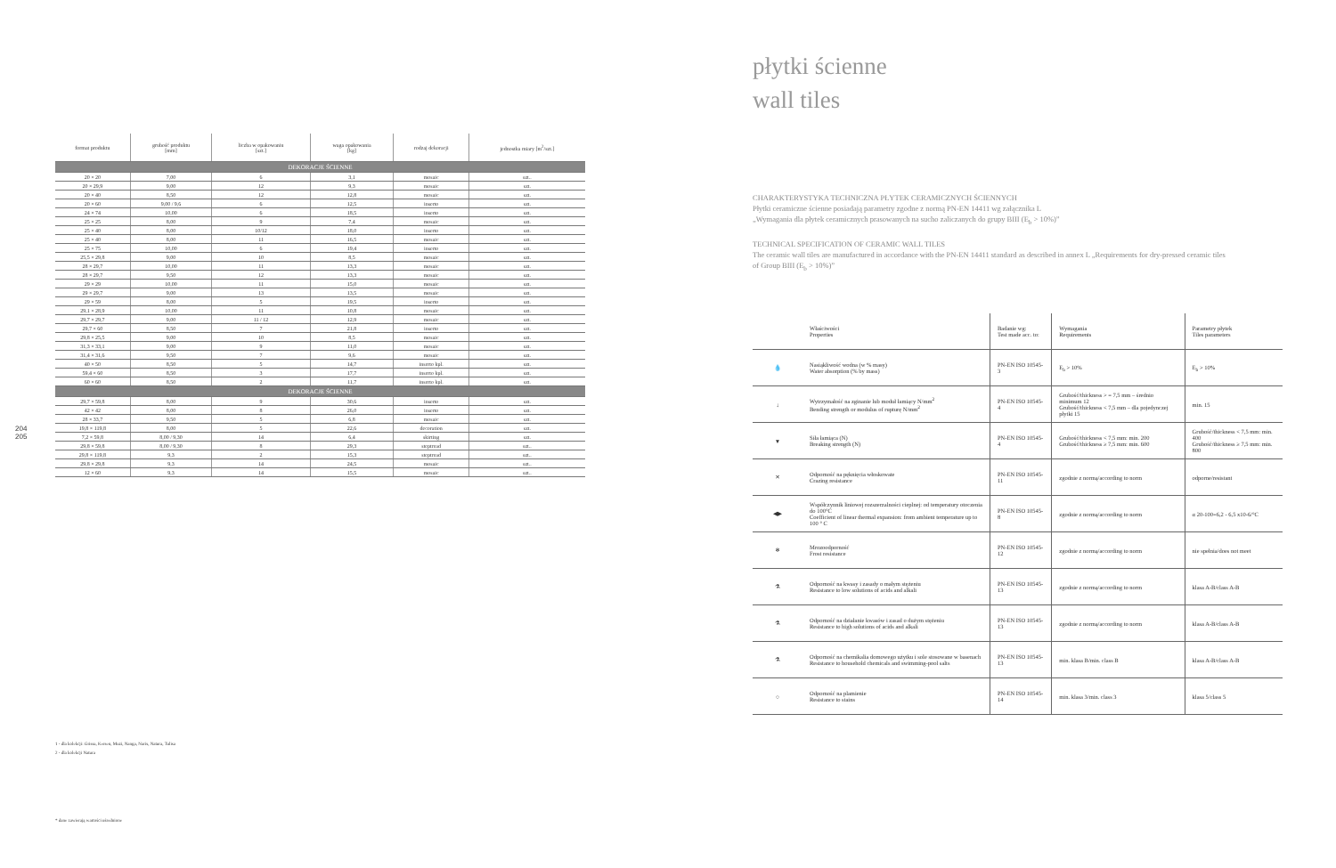| format produktu | grubość produktu [mm] | liczba w opakowaniu [szt.] | waga opakowania [kg] | rodzaj dekoracji | jednostka miary [m<sup>2</sup>/szt.] |
| --- | --- | --- | --- | --- | --- |
| DEKORACJE ŚCIENNE | | | | | |
| 20 × 20 | 7,00 | 6 | 3,1 | mosaic | szt.. |
| 20 × 29,9 | 9,00 | 12 | 9,3 | mosaic | szt. |
| 20 × 40 | 8,50 | 12 | 12,8 | mosaic | szt. |
| 20 × 60 | 9,00 / 9,6 | 6 | 12,5 | inserto | szt. |
| 24 × 74 | 10,00 | 6 | 18,5 | inserto | szt. |
| 25 × 25 | 8,00 | 9 | 7,4 | mosaic | szt. |
| 25 × 40 | 8,00 | 10/12 | 18,0 | inserto | szt. |
| 25 × 40 | 8,00 | 11 | 16,5 | mosaic | szt. |
| 25 × 75 | 10,00 | 6 | 19,4 | inserto | szt. |
| 25,5 × 29,8 | 9,00 | 10 | 8,5 | mosaic | szt. |
| 28 × 29,7 | 10,00 | 11 | 13,3 | mosaic | szt. |
| 28 × 29,7 | 9,50 | 12 | 13,3 | mosaic | szt. |
| 29 × 29 | 10,00 | 11 | 15,0 | mosaic | szt. |
| 29 × 29,7 | 9,00 | 13 | 13,5 | mosaic | szt. |
| 29 × 59 | 8,00 | 5 | 19,5 | inserto | szt. |
| 29,1 × 28,9 | 10,00 | 11 | 10,8 | mosaic | szt. |
| 29,7 × 29,7 | 9,00 | 11 / 12 | 12,9 | mosaic | szt. |
| 29,7 × 60 | 8,50 | 7 | 21,8 | inserto | szt. |
| 29,8 × 25,5 | 9,00 | 10 | 8,5 | mosaic | szt. |
| 31,3 × 33,1 | 9,00 | 9 | 11,0 | mosaic | szt. |
| 31,4 × 31,6 | 9,50 | 7 | 9,6 | mosaic | szt. |
| 40 × 50 | 8,50 | 5 | 14,7 | inserto kpl. | szt. |
| 59,4 × 60 | 8,50 | 3 | 17,7 | inserto kpl. | szt. |
| 60 × 60 | 8,50 | 2 | 11,7 | inserto kpl. | szt. |
| DEKORACJE ŚCIENNE | | | | | |
| 29,7 × 59,8 | 8,00 | 9 | 30,6 | inserto | szt. |
| 42 × 42 | 8,00 | 8 | 26,0 | inserto | szt. |
| 28 × 33,7 | 9,50 | 5 | 6,8 | mosaic | szt. |
| 19,8 × 119,8 | 8,00 | 5 | 22,6 | decoration | szt. |
| 7,2 × 59,8 | 8,00 / 9,30 | 14 | 6,4 | skirting | szt. |
| 29,8 × 59,8 | 8,00 / 9,30 | 8 | 29,3 | steptread | szt.. |
| 29,8 × 119,8 | 9,3 | 2 | 15,3 | steptread | szt.. |
| 29,8 × 29,8 | 9,3 | 14 | 24,5 | mosaic | szt.. |
| 12 × 60 | 9,3 | 14 | 15,5 | mosaic | szt.. |
204
205
1 - dla kolekcji: Grissa, Kersen, Muzi, Nanga, Naris, Natura, Tulisa
2 - dla kolekcji Natura
* dane zawierają wartości uśrednione
płytki ścienne
wall tiles
CHARAKTERYSTYKA TECHNICZNA PŁYTEK CERAMICZNYCH ŚCIENNYCH
Płytki ceramiczne ścienne posiadają parametry zgodne z normą PN-EN 14411 wg załącznika L
„Wymagania dla płytek ceramicznych prasowanych na sucho zaliczanych do grupy BIII (E<sub>b</sub> > 10%)”
TECHNICAL SPECIFICATION OF CERAMIC WALL TILES
The ceramic wall tiles are manufactured in accordance with the PN-EN 14411 standard as described in annex L „Requirements for dry-pressed ceramic tiles
of Group BIII (E<sub>b</sub> > 10%)”
| | Właściwości Properties | Badanie wg: Test made acc. to: | Wymagania Requirements | Parametry płytek Tiles parameters |
| 💧 | Nasiąkliwość wodna (w % masy) Water absorption (% by mass) | PN-EN ISO 10545-3 | E<sub>b</sub> > 10% | E<sub>b</sub> > 10% |
| ↓ | Wytrzymałość na zginanie lub moduł łamiący N/mm<sup>2</sup> Bending strength or modulus of rupturę N/mm<sup>2</sup> | PN-EN ISO 10545-4 | Grubość/thickness > = 7,5 mm – średnio minimum 12 Grubość/thickness < 7,5 mm – dla pojedynczej płytki 15 | min. 15 |
| ▼ | Siła łamiąca (N) Breaking strength (N) | PN-EN ISO 10545-4 | Grubość/thickness < 7,5 mm: min. 200 Grubość/thickness ≥ 7,5 mm: min. 600 | Grubość/thickness < 7,5 mm: min. 400 Grubość/thickness ≥ 7,5 mm: min. 800 |
| ✕ | Odporność na pęknięcia włoskowate Crazing resistance | PN-EN ISO 10545-11 | zgodnie z normą/according to norm | odporne/resistant |
| ◀▶ | Współczynnik liniowej rozszerzalności cieplnej: od temperatury otoczenia do 100°C Coefficient of linear thermal expansion: from ambient temperature up to 100 ° C | PN-EN ISO 10545-8 | zgodnie z normą/according to norm | α 20-100=6,2 - 6,5 x10-6/°C |
| ❄ | Mrozoodporność Frost resistance | PN-EN ISO 10545-12 | zgodnie z normą/according to norm | nie spełnia/does not meet |
| ⚗ | Odporność na kwasy i zasady o małym stężeniu Resistance to low solutions of acids and alkali | PN-EN ISO 10545-13 | zgodnie z normą/according to norm | klasa A-B/class A-B |
| ⚗ | Odporność na działanie kwasów i zasad o dużym stężeniu Resistance to high solutions of acids and alkali | PN-EN ISO 10545-13 | zgodnie z normą/according to norm | klasa A-B/class A-B |
| ⚗ | Odporność na chemikalia domowego użytku i sole stosowane w basenach Resistance to household chemicals and swimming-pool salts | PN-EN ISO 10545-13 | min. klasa B/min. class B | klasa A-B/class A-B |
| ○ | Odporność na plamienie Resistance to stains | PN-EN ISO 10545-14 | min. klasa 3/min. class 3 | klasa 5/class 5 |